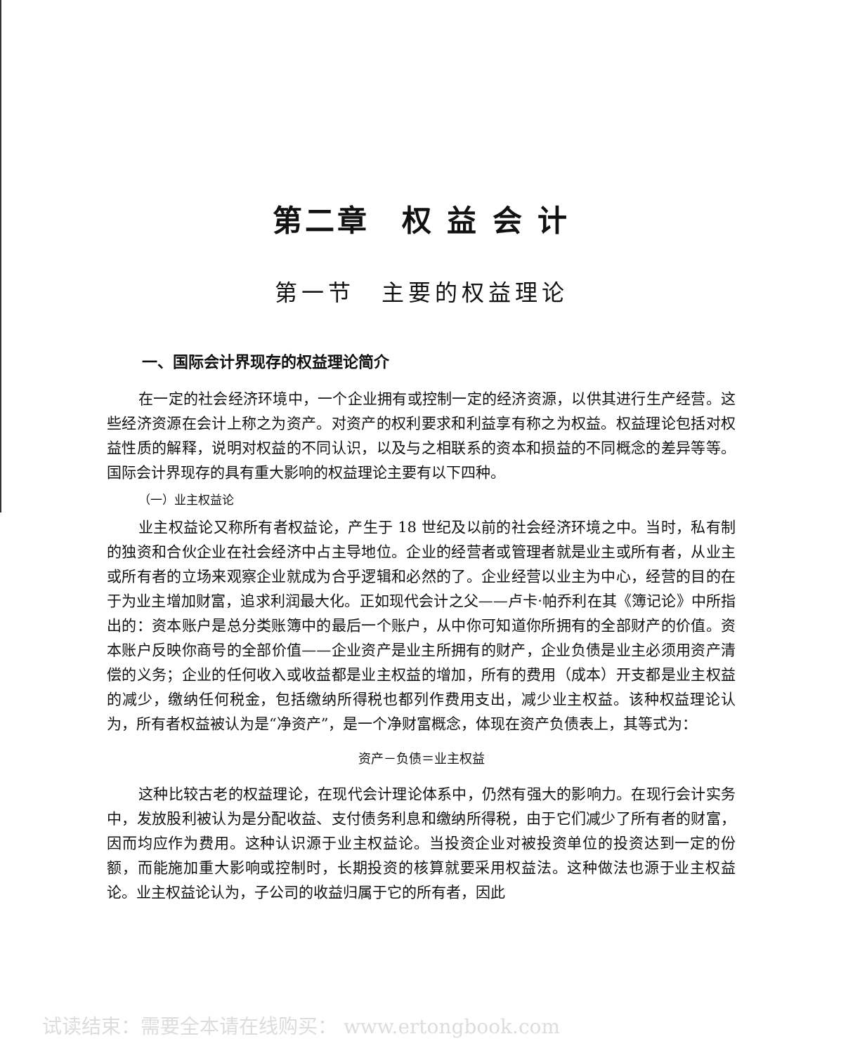第二章　权 益 会 计
第一节　主要的权益理论
一、国际会计界现存的权益理论简介
在一定的社会经济环境中，一个企业拥有或控制一定的经济资源，以供其进行生产经营。这些经济资源在会计上称之为资产。对资产的权利要求和利益享有称之为权益。权益理论包括对权益性质的解释，说明对权益的不同认识，以及与之相联系的资本和损益的不同概念的差异等等。国际会计界现存的具有重大影响的权益理论主要有以下四种。
（一）业主权益论
业主权益论又称所有者权益论，产生于 18 世纪及以前的社会经济环境之中。当时，私有制的独资和合伙企业在社会经济中占主导地位。企业的经营者或管理者就是业主或所有者，从业主或所有者的立场来观察企业就成为合乎逻辑和必然的了。企业经营以业主为中心，经营的目的在于为业主增加财富，追求利润最大化。正如现代会计之父——卢卡·帕乔利在其《簿记论》中所指出的：资本账户是总分类账簿中的最后一个账户，从中你可知道你所拥有的全部财产的价值。资本账户反映你商号的全部价值——企业资产是业主所拥有的财产，企业负债是业主必须用资产清偿的义务；企业的任何收入或收益都是业主权益的增加，所有的费用（成本）开支都是业主权益的减少，缴纳任何税金，包括缴纳所得税也都列作费用支出，减少业主权益。该种权益理论认为，所有者权益被认为是“净资产”，是一个净财富概念，体现在资产负债表上，其等式为：
资产－负债＝业主权益
这种比较古老的权益理论，在现代会计理论体系中，仍然有强大的影响力。在现行会计实务中，发放股利被认为是分配收益、支付债务利息和缴纳所得税，由于它们减少了所有者的财富，因而均应作为费用。这种认识源于业主权益论。当投资企业对被投资单位的投资达到一定的份额，而能施加重大影响或控制时，长期投资的核算就要采用权益法。这种做法也源于业主权益论。业主权益论认为，子公司的收益归属于它的所有者，因此
试读结束：需要全本请在线购买： www.ertongbook.com